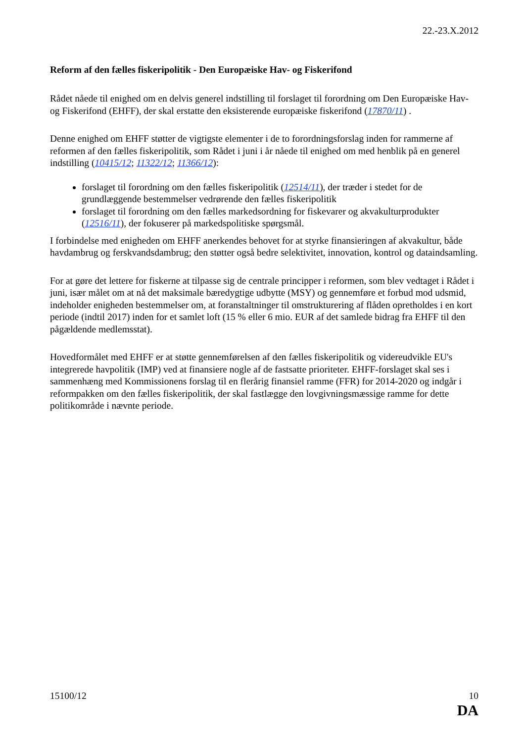22.-23.X.2012
Reform af den fælles fiskeripolitik - Den Europæiske Hav- og Fiskerifond
Rådet nåede til enighed om en delvis generel indstilling til forslaget til forordning om Den Europæiske Hav- og Fiskerifond (EHFF), der skal erstatte den eksisterende europæiske fiskerifond (17870/11) .
Denne enighed om EHFF støtter de vigtigste elementer i de to forordningsforslag inden for rammerne af reformen af den fælles fiskeripolitik, som Rådet i juni i år nåede til enighed om med henblik på en generel indstilling (10415/12; 11322/12; 11366/12):
forslaget til forordning om den fælles fiskeripolitik (12514/11), der træder i stedet for de grundlæggende bestemmelser vedrørende den fælles fiskeripolitik
forslaget til forordning om den fælles markedsordning for fiskevarer og akvakulturprodukter (12516/11), der fokuserer på markedspolitiske spørgsmål.
I forbindelse med enigheden om EHFF anerkendes behovet for at styrke finansieringen af akvakultur, både havdambrug og ferskvandsdambrug; den støtter også bedre selektivitet, innovation, kontrol og dataindsamling.
For at gøre det lettere for fiskerne at tilpasse sig de centrale principper i reformen, som blev vedtaget i Rådet i juni, især målet om at nå det maksimale bæredygtige udbytte (MSY) og gennemføre et forbud mod udsmid, indeholder enigheden bestemmelser om, at foranstaltninger til omstrukturering af flåden opretholdes i en kort periode (indtil 2017) inden for et samlet loft (15 % eller 6 mio. EUR af det samlede bidrag fra EHFF til den pågældende medlemsstat).
Hovedformålet med EHFF er at støtte gennemførelsen af den fælles fiskeripolitik og videreudvikle EU's integrerede havpolitik (IMP) ved at finansiere nogle af de fastsatte prioriteter. EHFF-forslaget skal ses i sammenhæng med Kommissionens forslag til en flerårig finansiel ramme (FFR) for 2014-2020 og indgår i reformpakken om den fælles fiskeripolitik, der skal fastlægge den lovgivningsmæssige ramme for dette politikområde i nævnte periode.
15100/12 10
DA